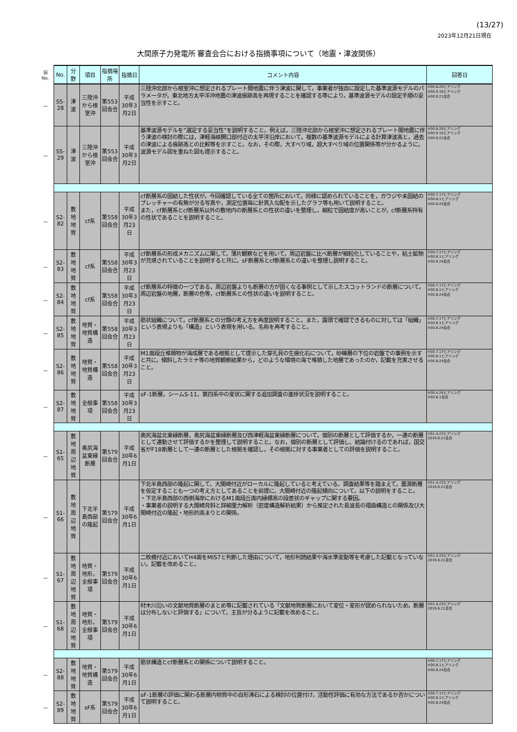(13/27)
2023年12月21日現在
大間原子力発電所 審査会合における指摘事項について（地震・津波関係）
| 旧 No. | No. | 分野 | 項目 | 指摘場所 | 指摘日 | コメント内容 | 回答日 |
| － | S5-28 | 津波 | 三陸沖から根 室沖 | 第553回会合 | 平成30年3月2日 | 三陸沖北部から根室沖に想定されるプレート間地震に伴う津波に関して，事業者が独自に設定した基準波源モデルのパラメータが，東北地方太平洋沖地震の津波痕跡高を再現することを確認する等により，基準波源モデルの設定手順の妥当性を示すこと。 | H30.8.20ヒアリング H30.9.10ヒアリング H30.9.21会合 |
| － | S5-29 | 津波 | 三陸沖から根 室沖 | 第553回会合 | 平成30年3月2日 | 基準波源モデルを”選定する妥当性”を説明すること。例えば，三陸沖北部から根室沖に想定されるプレート間地震に伴う津波の検討の際には，津軽海峡開口部付近の太平洋沿岸において，複数の基準波源モデルによる計算津波高と，過去の津波による痕跡高との比較等を示すこと。なお，その際，大すべり域，超大すべり域の位置関係等が分かるように，波源モデル図を重ねた図も提示すること。 | H30.8.20ヒアリング H30.9.10ヒアリング H30.9.21会合 |
| － | S2-82 | 敷地地質 | cf系 | 第558回会合 | 平成30年3月23日 | cf断層系の固結した性状が，今回確認している全ての箇所において，同様に認められていることを，ガウジや未固結のブレッチャーの有無が分る写真や，測定位置毎に針貫入勾配を示したグラフ等も用いて説明すること。 また，cf断層系とcf断層系以外の敷地内の断層系との性状の違いを整理し，細粒で固結度が高いことが，cf断層系特有の性状であることを説明すること。 | H30.7.17ヒアリング H30.8.1ヒアリング H30.8.24会合 |
| － | S2-83 | 敷地地質 | cf系 | 第558回会合 | 平成30年3月23日 | cf断層系の形成メカニズムに関して，薄片観察などを用いて，周辺岩盤に比べ断層が細粒化していることや，粘土鉱物が充填されていることを説明すると共に，sF断層系とcf断層系との違いを整理し説明すること。 | H30.7.17ヒアリング H30.8.1ヒアリング H30.8.24会合 |
| － | S2-84 | 敷地地質 | cf系 | 第558回会合 | 平成30年3月23日 | cf断層系の特徴の一つである，周辺岩盤よりも断層の方が固くなる事例として示したスコットランドの断層について，周辺岩盤の地層，断層の色等，cf断層系との性状の違いを説明すること。 | H30.7.17ヒアリング H30.8.1ヒアリング H30.8.24会合 |
| － | S2-85 | 敷地地質 | 地質・地質構造 | 第558回会合 | 平成30年3月23日 | 筋状組織について，cf断層系との分類の考え方を再度説明すること。また，露頭で確認できるものに対しては「組織」という表現よりも「構造」という表現を用いる。名称を再考すること。 | H30.7.17ヒアリング H30.8.1ヒアリング H30.8.24会合 |
| － | S2-86 | 敷地地質 | 地質・地質構造 | 第558回会合 | 平成30年3月23日 | M1面段丘堆積物が海成層である根拠として提示した穿孔貝の生痕化石について，砂礫層の下位の岩盤での事例を示すと共に，傾斜したラミナ等の地質観察結果から，どのような環境の海で堆積した地層であったのか，記載を充実させること。 | H30.7.17ヒアリング H30.8.1ヒアリング H30.8.24会合 |
| － | S2-87 | 敷地地質 | 全般事項 | 第558回会合 | 平成30年3月23日 | sF-1断層，シームS-11，第四系中の変状に関する追加調査の進捗状況を説明すること。 | H30.4.24ヒアリング H30.6.1会合 |
| － | S1-65 | 敷地周辺 地質 | 奥尻海盆東縁 断層 | 第579回会合 | 平成30年6月1日 | 奥尻海盆北東縁断層，奥尻海盆東縁断層及び西津軽海盆東縁断層について，個別の断層として評価するか，一連の断層として連動させて評価するかを整理して説明すること。なお，個別の断層として評価し、結論付けるのであれば，国交省がF18断層として一連の断層とした根拠を確認し，その根拠に対する事業者としての評価を説明すること。 | H31.4.23ヒアリング 2019.6.21会合 |
| － | S1-66 | 敷地周辺 地質 | 下北半島西部 の隆起 | 第579回会合 | 平成30年6月1日 | 下北半島西部の隆起に関して，大間崎付近がローカルに隆起していると考えている。調査結果等を踏まえて，震源断層を仮定することも一つの考え方としてあることを前提に，大間崎付近の隆起傾向について，以下の説明をすること。 ・下北半島西部の西側海岸におけるM1面段丘面内縁標高の段差状のギャップに関する要因。 ・事業者の説明する大間崎背斜と詳細重力解析（密度構造解析結果）から推定された長波長の褶曲構造との関係及び大間崎付近の隆起・地形的高まりとの関係。 | H31.4.23ヒアリング 2019.6.21会合 |
| － | S1-67 | 敷地周辺 地質 | 地質・地形， 全般事項 | 第579回会合 | 平成30年6月1日 | 二枚橋付近においてH4面をMIS7と判断した理由について，地形判読結果や海水準変動等を考慮した記載となっていない。記載を改めること。 | H31.4.23ヒアリング 2019.6.21会合 |
| － | S1-68 | 敷地周辺 地質 | 地質・地形， 全般事項 | 第579回会合 | 平成30年6月1日 | 材木川沿いの文献地質断層のまとめ等に記載されている「文献地質断層において変位・変形が認められないため，断層は分布しないと評価する」について，主旨が分るように記載を改めること。 | H31.4.23ヒアリング 2019.6.21会合 |
| － | S2-88 | 敷地地質 | 地質・地質構造 | 第579回会合 | 平成30年6月1日 | 筋状構造とcf断層系との関係について説明すること。 | H30.7.17ヒアリング H30.8.1ヒアリング H30.8.24会合 |
| － | S2-89 | 敷地地質 | sF系 | 第579回会合 | 平成30年6月1日 | sF-1断層の評価に関わる断層内物質中の自形沸石による検討の位置付け，活動性評価に有効な方法であるか否かについて説明すること。 | H30.7.17ヒアリング H30.8.1ヒアリング H30.8.24会合 |